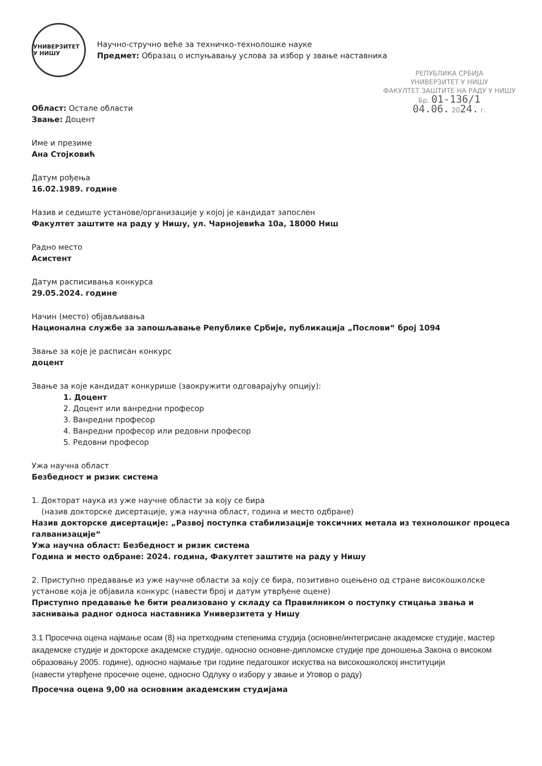УНИВЕРЗИТЕТ У НИШУ
Научно-стручно веће за техничко-технолошке науке
Предмет: Образац о испуњавању услова за избор у звање наставника
РЕПУБЛИКА СРБИЈА
УНИВЕРЗИТЕТ У НИШУ
ФАКУЛТЕТ ЗАШТИТЕ НА РАДУ У НИШУ
Бр. 01-136/1
04.06. 2024. г.
Област: Остале области
Звање: Доцент
Име и презиме
Ана Стојковић
Датум рођења
16.02.1989. године
Назив и седиште установе/организације у којој је кандидат запослен
Факултет заштите на раду у Нишу, ул. Чарнојевића 10а, 18000 Ниш
Радно место
Асистент
Датум расписивања конкурса
29.05.2024. године
Начин (место) објављивања
Национална службе за запошљавање Републике Србије, публикација „Послови“ број 1094
Звање за које је расписан конкурс
доцент
Звање за које кандидат конкурише (заокружити одговарајућу опцију):
1. Доцент
2. Доцент или ванредни професор
3. Ванредни професор
4. Ванредни професор или редовни професор
5. Редовни професор
Ужа научна област
Безбедност и ризик система
1. Докторат наука из уже научне области за коју се бира
(назив докторске дисертације, ужа научна област, година и место одбране)
Назив докторске дисертације: „Развој поступка стабилизације токсичних метала из технолошког процеса галванизације“
Ужа научна област: Безбедност и ризик система
Година и место одбране: 2024. година, Факултет заштите на раду у Нишу
2. Приступно предавање из уже научне области за коју се бира, позитивно оцењено од стране високошколске установе која је објавила конкурс (навести број и датум утврђене оцене)
Приступно предавање ће бити реализовано у складу са Правилником о поступку стицања звања и заснивања радног односа наставника Универзитета у Нишу
3.1 Просечна оцена најмање осам (8) на претходним степенима студија (основне/интегрисане академске студије, мастер академске студије и докторске академске студије, односно основне-дипломске студије пре доношења Закона о високом образовању 2005. године), односно најмање три године педагошког искуства на високошколској институцији
(навести утврђене просечне оцене, односно Одлуку о избору у звање и Уговор о раду)
Просечна оцена 9,00 на основним академским студијама